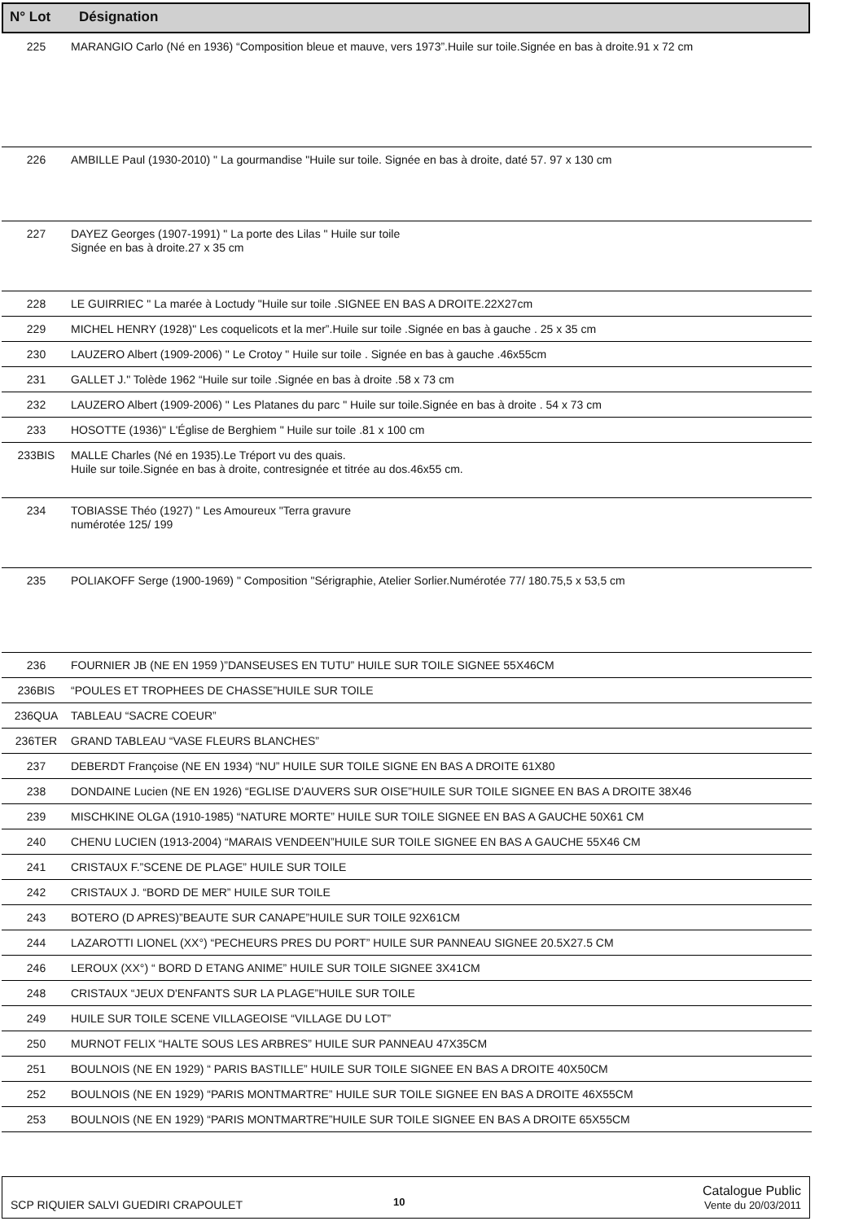| N° Lot | Désignation |
| --- | --- |
| 225 | MARANGIO Carlo (Né en 1936) “Composition bleue et mauve, vers 1973”.Huile sur toile.Signée en bas à droite.91 x 72 cm |
| 226 | AMBILLE Paul (1930-2010) " La gourmandise "Huile sur toile. Signée en bas à droite, daté 57. 97 x 130 cm |
| 227 | DAYEZ Georges (1907-1991) " La porte des Lilas " Huile sur toile Signée en bas à droite.27 x 35 cm |
| 228 | LE GUIRRIEC " La marée à Loctudy "Huile sur toile .SIGNEE EN BAS A DROITE.22X27cm |
| 229 | MICHEL HENRY (1928)" Les coquelicots et la mer”.Huile sur toile .Signée en bas à gauche . 25 x 35 cm |
| 230 | LAUZERO Albert (1909-2006) " Le Crotoy " Huile sur toile . Signée en bas à gauche .46x55cm |
| 231 | GALLET J." Tolède 1962 “Huile sur toile .Signée en bas à droite .58 x 73 cm |
| 232 | LAUZERO Albert (1909-2006) " Les Platanes du parc " Huile sur toile.Signée en bas à droite . 54 x 73 cm |
| 233 | HOSOTTE (1936)" L'Église de Berghiem " Huile sur toile .81 x 100 cm |
| 233BIS | MALLE Charles (Né en 1935).Le Tréport vu des quais. Huile sur toile.Signée en bas à droite, contresignée et titrée au dos.46x55 cm. |
| 234 | TOBIASSE Théo (1927) " Les Amoureux "Terra gravure numérotée 125/ 199 |
| 235 | POLIAKOFF Serge (1900-1969) " Composition "Sérigraphie, Atelier Sorlier.Numérotée 77/ 180.75,5 x 53,5 cm |
| 236 | FOURNIER JB (NE EN 1959 )”DANSEUSES EN TUTU” HUILE SUR TOILE SIGNEE 55X46CM |
| 236BIS | “POULES ET TROPHEES DE CHASSE”HUILE SUR TOILE |
| 236QUA | TABLEAU “SACRE COEUR” |
| 236TER | GRAND TABLEAU “VASE FLEURS BLANCHES” |
| 237 | DEBERDT Françoise (NE EN 1934) “NU” HUILE SUR TOILE SIGNE EN BAS A DROITE 61X80 |
| 238 | DONDAINE Lucien (NE EN 1926) “EGLISE D'AUVERS SUR OISE”HUILE SUR TOILE SIGNEE EN BAS A DROITE 38X46 |
| 239 | MISCHKINE OLGA (1910-1985) “NATURE MORTE” HUILE SUR TOILE SIGNEE EN BAS A GAUCHE 50X61 CM |
| 240 | CHENU LUCIEN (1913-2004) “MARAIS VENDEEN”HUILE SUR TOILE SIGNEE EN BAS A GAUCHE 55X46 CM |
| 241 | CRISTAUX F.”SCENE DE PLAGE” HUILE SUR TOILE |
| 242 | CRISTAUX J. “BORD DE MER” HUILE SUR TOILE |
| 243 | BOTERO (D APRES)”BEAUTE SUR CANAPE”HUILE SUR TOILE 92X61CM |
| 244 | LAZAROTTI LIONEL (XX°) “PECHEURS PRES DU PORT” HUILE SUR PANNEAU SIGNEE 20.5X27.5 CM |
| 246 | LEROUX (XX°) “ BORD D ETANG ANIME” HUILE SUR TOILE SIGNEE 3X41CM |
| 248 | CRISTAUX “JEUX D'ENFANTS SUR LA PLAGE”HUILE SUR TOILE |
| 249 | HUILE SUR TOILE SCENE VILLAGEOISE “VILLAGE DU LOT” |
| 250 | MURNOT FELIX “HALTE SOUS LES ARBRES” HUILE SUR PANNEAU 47X35CM |
| 251 | BOULNOIS (NE EN 1929) “ PARIS BASTILLE” HUILE SUR TOILE SIGNEE EN BAS A DROITE 40X50CM |
| 252 | BOULNOIS (NE EN 1929) “PARIS MONTMARTRE” HUILE SUR TOILE SIGNEE EN BAS A DROITE 46X55CM |
| 253 | BOULNOIS (NE EN 1929) “PARIS MONTMARTRE”HUILE SUR TOILE SIGNEE EN BAS A DROITE 65X55CM |
SCP RIQUIER SALVI GUEDIRI CRAPOULET
10
Catalogue Public
Vente du 20/03/2011